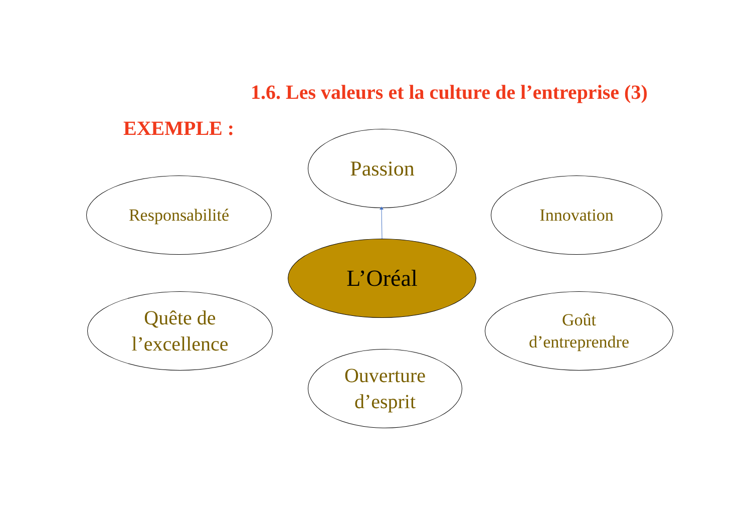1.6. Les valeurs et la culture de l’entreprise (3)
EXEMPLE :
Passion
Responsabilité Innovation
L’Oréal
Quête de
l’excellence
Goût
d’entreprendre
Ouverture
d’esprit